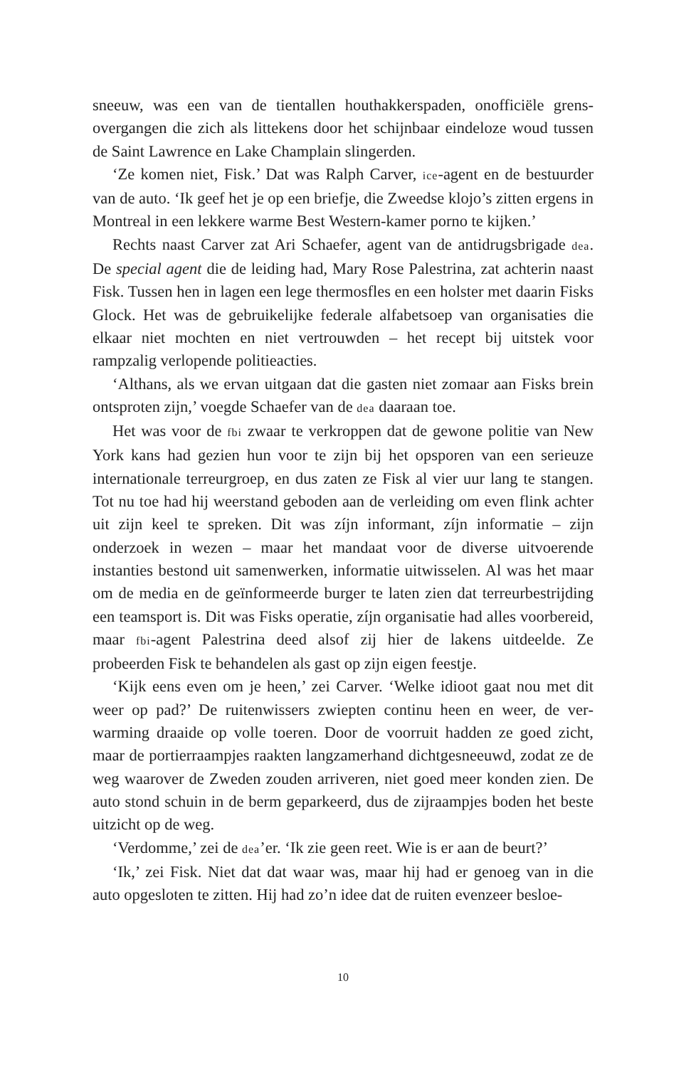sneeuw, was een van de tientallen houthakkerspaden, onofficiële grens­overgangen die zich als littekens door het schijnbaar eindeloze woud tus­sen de Saint Lawrence en Lake Champlain slingerden.
‘Ze komen niet, Fisk.’ Dat was Ralph Carver, ice-agent en de bestuur­der van de auto. ‘Ik geef het je op een briefje, die Zweedse klojo’s zitten er­gens in Montreal in een lekkere warme Best Western-kamer porno te kij­ken.’
Rechts naast Carver zat Ari Schaefer, agent van de antidrugsbrigade dea. De special agent die de leiding had, Mary Rose Palestrina, zat achter­in naast Fisk. Tussen hen in lagen een lege thermosfles en een holster met daarin Fisks Glock. Het was de gebruikelijke federale alfabetsoep van or­ganisaties die elkaar niet mochten en niet vertrouwden – het recept bij uitstek voor rampzalig verlopende politieacties.
‘Althans, als we ervan uitgaan dat die gasten niet zomaar aan Fisks brein ontsproten zijn,’ voegde Schaefer van de dea daaraan toe.
Het was voor de fbi zwaar te verkroppen dat de gewone politie van New York kans had gezien hun voor te zijn bij het opsporen van een seri­euze internationale terreurgroep, en dus zaten ze Fisk al vier uur lang te stangen. Tot nu toe had hij weerstand geboden aan de verleiding om even flink achter uit zijn keel te spreken. Dit was zíjn informant, zíjn informa­tie – zijn onderzoek in wezen – maar het mandaat voor de diverse uitvoe­rende instanties bestond uit samenwerken, informatie uitwisselen. Al was het maar om de media en de geïnformeerde burger te laten zien dat terreurbestrijding een teamsport is. Dit was Fisks operatie, zíjn organisa­tie had alles voorbereid, maar fbi-agent Palestrina deed alsof zij hier de lakens uitdeelde. Ze probeerden Fisk te behandelen als gast op zijn eigen feestje.
‘Kijk eens even om je heen,’ zei Carver. ‘Welke idioot gaat nou met dit weer op pad?’ De ruitenwissers zwiepten continu heen en weer, de ver­warming draaide op volle toeren. Door de voorruit hadden ze goed zicht, maar de portierraampjes raakten langzamerhand dichtgesneeuwd, zodat ze de weg waarover de Zweden zouden arriveren, niet goed meer konden zien. De auto stond schuin in de berm geparkeerd, dus de zijraampjes bo­den het beste uitzicht op de weg.
‘Verdomme,’ zei de dea’er. ‘Ik zie geen reet. Wie is er aan de beurt?’
‘Ik,’ zei Fisk. Niet dat dat waar was, maar hij had er genoeg van in die auto opgesloten te zitten. Hij had zo’n idee dat de ruiten evenzeer besloe-
10